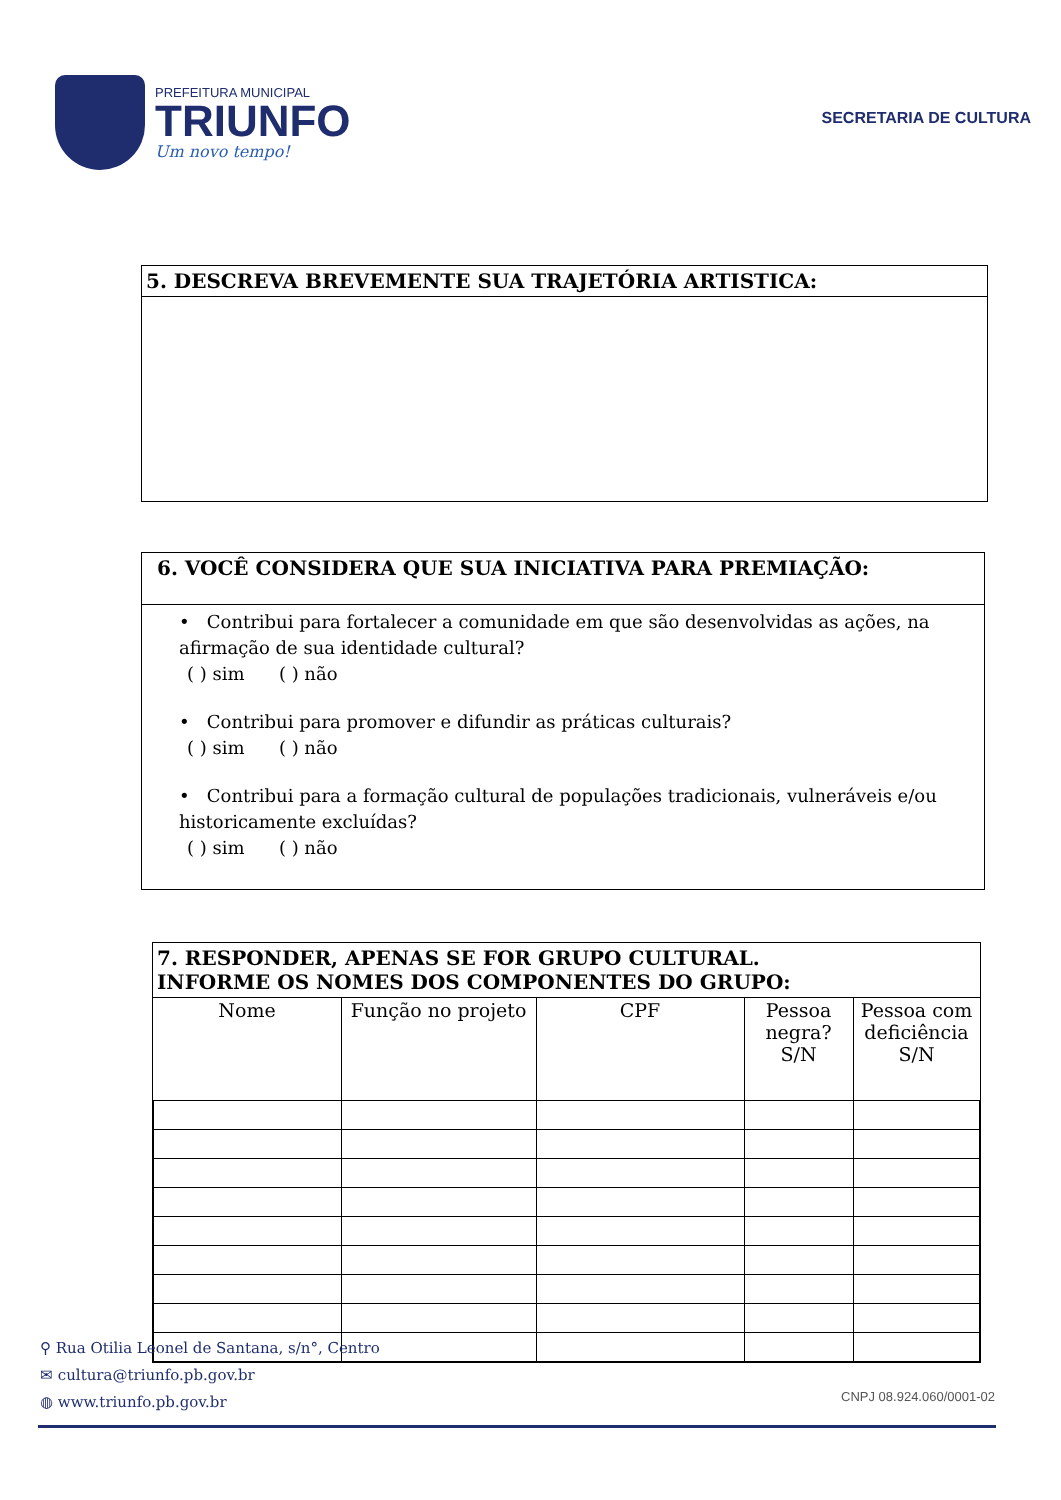PREFEITURA MUNICIPAL
TRIUNFO
Um novo tempo!
SECRETARIA DE CULTURA
5. DESCREVA BREVEMENTE SUA TRAJETÓRIA ARTISTICA:
6. VOCÊ CONSIDERA QUE SUA INICIATIVA PARA PREMIAÇÃO:
• Contribui para fortalecer a comunidade em que são desenvolvidas as ações, na afirmação de sua identidade cultural?
( ) sim ( ) não
• Contribui para promover e difundir as práticas culturais?
( ) sim ( ) não
• Contribui para a formação cultural de populações tradicionais, vulneráveis e/ou historicamente excluídas?
( ) sim ( ) não
7. RESPONDER, APENAS SE FOR GRUPO CULTURAL.
INFORME OS NOMES DOS COMPONENTES DO GRUPO:
| Nome | Função no projeto | CPF | Pessoa negra? S/N | Pessoa com deficiência S/N |
| --- | --- | --- | --- | --- |
⚲ Rua Otilia Leonel de Santana, s/n°, Centro
✉ cultura@triunfo.pb.gov.br
◍ www.triunfo.pb.gov.br
CNPJ 08.924.060/0001-02